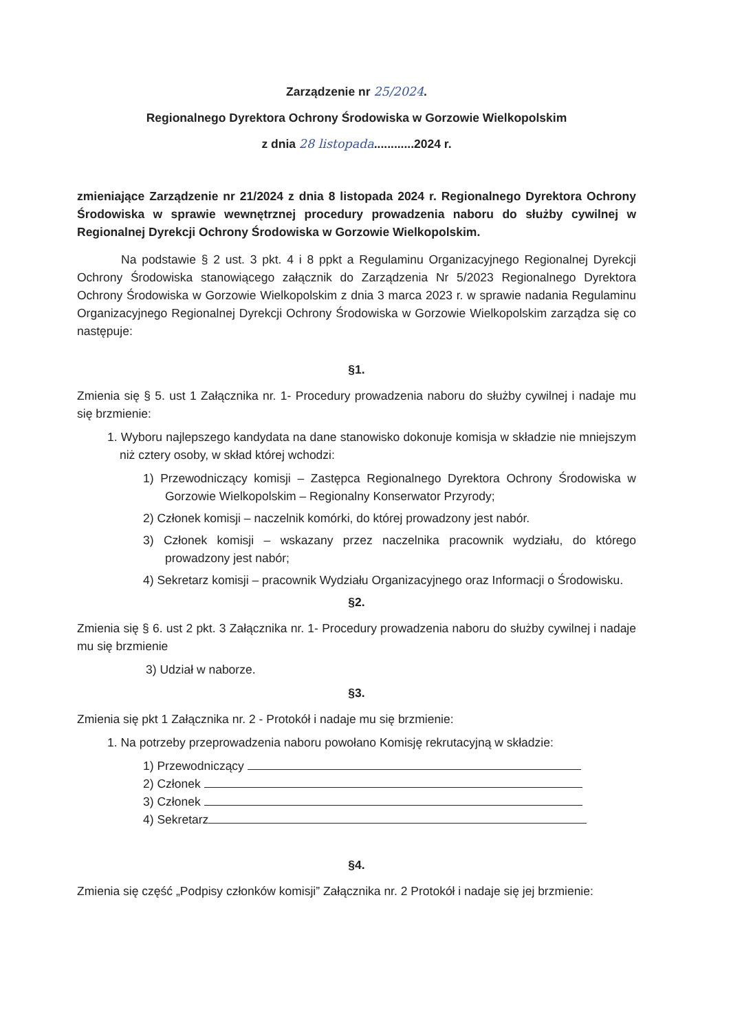Zarządzenie nr 25/2024.
Regionalnego Dyrektora Ochrony Środowiska w Gorzowie Wielkopolskim
z dnia 28 listopada............2024 r.
zmieniające Zarządzenie nr 21/2024 z dnia 8 listopada 2024 r. Regionalnego Dyrektora Ochrony Środowiska w sprawie wewnętrznej procedury prowadzenia naboru do służby cywilnej w Regionalnej Dyrekcji Ochrony Środowiska w Gorzowie Wielkopolskim.
Na podstawie § 2 ust. 3 pkt. 4 i 8 ppkt a Regulaminu Organizacyjnego Regionalnej Dyrekcji Ochrony Środowiska stanowiącego załącznik do Zarządzenia Nr 5/2023 Regionalnego Dyrektora Ochrony Środowiska w Gorzowie Wielkopolskim z dnia 3 marca 2023 r. w sprawie nadania Regulaminu Organizacyjnego Regionalnej Dyrekcji Ochrony Środowiska w Gorzowie Wielkopolskim zarządza się co następuje:
§1.
Zmienia się § 5. ust 1 Załącznika nr. 1- Procedury prowadzenia naboru do służby cywilnej i nadaje mu się brzmienie:
1. Wyboru najlepszego kandydata na dane stanowisko dokonuje komisja w składzie nie mniejszym niż cztery osoby, w skład której wchodzi:
1) Przewodniczący komisji – Zastępca Regionalnego Dyrektora Ochrony Środowiska w Gorzowie Wielkopolskim – Regionalny Konserwator Przyrody;
2) Członek komisji – naczelnik komórki, do której prowadzony jest nabór.
3) Członek komisji – wskazany przez naczelnika pracownik wydziału, do którego prowadzony jest nabór;
4) Sekretarz komisji – pracownik Wydziału Organizacyjnego oraz Informacji o Środowisku.
§2.
Zmienia się § 6. ust 2 pkt. 3 Załącznika nr. 1- Procedury prowadzenia naboru do służby cywilnej i nadaje mu się brzmienie
3) Udział w naborze.
§3.
Zmienia się pkt 1 Załącznika nr. 2 - Protokół i nadaje mu się brzmienie:
1. Na potrzeby przeprowadzenia naboru powołano Komisję rekrutacyjną w składzie:
1) Przewodniczący
2) Członek
3) Członek
4) Sekretarz
§4.
Zmienia się część „Podpisy członków komisji” Załącznika nr. 2 Protokół i nadaje się jej brzmienie: